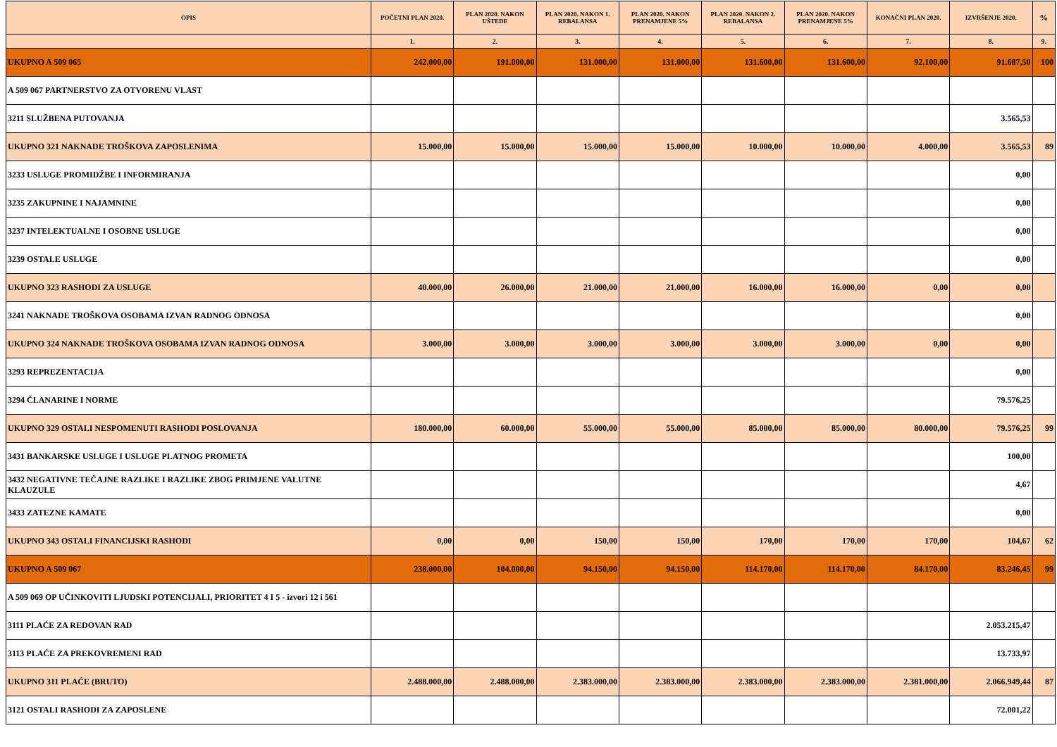| OPIS | POČETNI PLAN 2020. | PLAN 2020. NAKON UŠTEDE | PLAN 2020. NAKON 1. REBALANSA | PLAN 2020. NAKON PRENAMJENE 5% | PLAN 2020. NAKON 2. REBALANSA | PLAN 2020. NAKON PRENAMJENE 5% | KONAČNI PLAN 2020. | IZVRŠENJE 2020. | % |
| --- | --- | --- | --- | --- | --- | --- | --- | --- | --- |
| | 1. | 2. | 3. | 4. | 5. | 6. | 7. | 8. | 9. |
| UKUPNO A 509 065 | 242.000,00 | 191.000,00 | 131.000,00 | 131.000,00 | 131.600,00 | 131.600,00 | 92.100,00 | 91.687,50 | 100 |
| A 509 067 PARTNERSTVO ZA OTVORENU VLAST | | | | | | | | | |
| 3211 SLUŽBENA PUTOVANJA | | | | | | | | 3.565,53 | |
| UKUPNO 321 NAKNADE TROŠKOVA ZAPOSLENIMA | 15.000,00 | 15.000,00 | 15.000,00 | 15.000,00 | 10.000,00 | 10.000,00 | 4.000,00 | 3.565,53 | 89 |
| 3233 USLUGE PROMIDŽBE I INFORMIRANJA | | | | | | | | 0,00 | |
| 3235 ZAKUPNINE I NAJAMNINE | | | | | | | | 0,00 | |
| 3237 INTELEKTUALNE I OSOBNE USLUGE | | | | | | | | 0,00 | |
| 3239 OSTALE USLUGE | | | | | | | | 0,00 | |
| UKUPNO 323 RASHODI ZA USLUGE | 40.000,00 | 26.000,00 | 21.000,00 | 21.000,00 | 16.000,00 | 16.000,00 | 0,00 | 0,00 | |
| 3241 NAKNADE TROŠKOVA OSOBAMA IZVAN RADNOG ODNOSA | | | | | | | | 0,00 | |
| UKUPNO 324 NAKNADE TROŠKOVA OSOBAMA IZVAN RADNOG ODNOSA | 3.000,00 | 3.000,00 | 3.000,00 | 3.000,00 | 3.000,00 | 3.000,00 | 0,00 | 0,00 | |
| 3293 REPREZENTACIJA | | | | | | | | 0,00 | |
| 3294 ČLANARINE I NORME | | | | | | | | 79.576,25 | |
| UKUPNO 329 OSTALI NESPOMENUTI RASHODI POSLOVANJA | 180.000,00 | 60.000,00 | 55.000,00 | 55.000,00 | 85.000,00 | 85.000,00 | 80.000,00 | 79.576,25 | 99 |
| 3431 BANKARSKE USLUGE I USLUGE PLATNOG PROMETA | | | | | | | | 100,00 | |
| 3432 NEGATIVNE TEČAJNE RAZLIKE I RAZLIKE ZBOG PRIMJENE VALUTNE KLAUZULE | | | | | | | | 4,67 | |
| 3433 ZATEZNE KAMATE | | | | | | | | 0,00 | |
| UKUPNO 343 OSTALI FINANCIJSKI RASHODI | 0,00 | 0,00 | 150,00 | 150,00 | 170,00 | 170,00 | 170,00 | 104,67 | 62 |
| UKUPNO A 509 067 | 238.000,00 | 104.000,00 | 94.150,00 | 94.150,00 | 114.170,00 | 114.170,00 | 84.170,00 | 83.246,45 | 99 |
| A 509 069 OP UČINKOVITI LJUDSKI POTENCIJALI, PRIORITET 4 I 5 - izvori 12 i 561 | | | | | | | | | |
| 3111 PLAĆE ZA REDOVAN RAD | | | | | | | | 2.053.215,47 | |
| 3113 PLAĆE ZA PREKOVREMENI RAD | | | | | | | | 13.733,97 | |
| UKUPNO 311 PLAĆE (BRUTO) | 2.488.000,00 | 2.488.000,00 | 2.383.000,00 | 2.383.000,00 | 2.383.000,00 | 2.383.000,00 | 2.381.000,00 | 2.066.949,44 | 87 |
| 3121 OSTALI RASHODI ZA ZAPOSLENE | | | | | | | | 72.001,22 | |